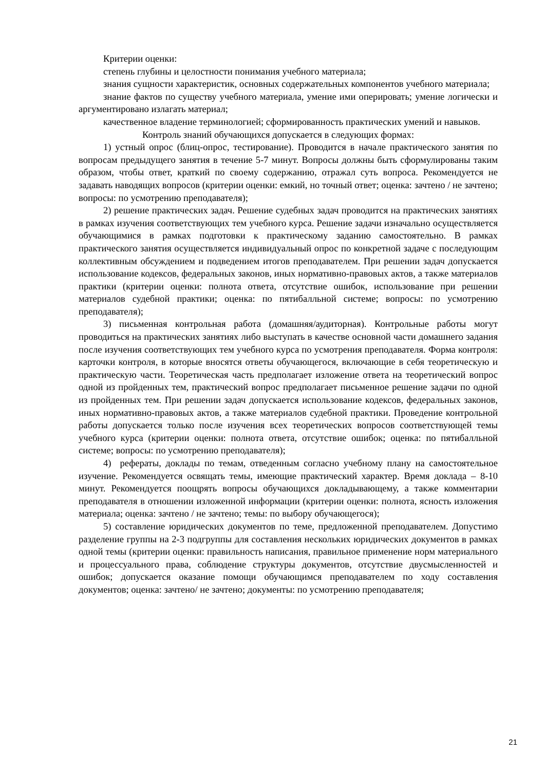Критерии оценки:
степень глубины и целостности понимания учебного материала;
знания сущности характеристик, основных содержательных компонентов учебного материала;
знание фактов по существу учебного материала, умение ими оперировать; умение логически и аргументировано излагать материал;
качественное владение терминологией; сформированность практических умений и навыков.
Контроль знаний обучающихся допускается в следующих формах:
1) устный опрос (блиц-опрос, тестирование). Проводится в начале практического занятия по вопросам предыдущего занятия в течение 5-7 минут. Вопросы должны быть сформулированы таким образом, чтобы ответ, краткий по своему содержанию, отражал суть вопроса. Рекомендуется не задавать наводящих вопросов (критерии оценки: емкий, но точный ответ; оценка: зачтено / не зачтено; вопросы: по усмотрению преподавателя);
2) решение практических задач. Решение судебных задач проводится на практических занятиях в рамках изучения соответствующих тем учебного курса. Решение задачи изначально осуществляется обучающимися в рамках подготовки к практическому заданию самостоятельно. В рамках практического занятия осуществляется индивидуальный опрос по конкретной задаче с последующим коллективным обсуждением и подведением итогов преподавателем. При решении задач допускается использование кодексов, федеральных законов, иных нормативно-правовых актов, а также материалов практики (критерии оценки: полнота ответа, отсутствие ошибок, использование при решении материалов судебной практики; оценка: по пятибалльной системе; вопросы: по усмотрению преподавателя);
3) письменная контрольная работа (домашняя/аудиторная). Контрольные работы могут проводиться на практических занятиях либо выступать в качестве основной части домашнего задания после изучения соответствующих тем учебного курса по усмотрения преподавателя. Форма контроля: карточки контроля, в которые вносятся ответы обучающегося, включающие в себя теоретическую и практическую части. Теоретическая часть предполагает изложение ответа на теоретический вопрос одной из пройденных тем, практический вопрос предполагает письменное решение задачи по одной из пройденных тем. При решении задач допускается использование кодексов, федеральных законов, иных нормативно-правовых актов, а также материалов судебной практики. Проведение контрольной работы допускается только после изучения всех теоретических вопросов соответствующей темы учебного курса (критерии оценки: полнота ответа, отсутствие ошибок; оценка: по пятибалльной системе; вопросы: по усмотрению преподавателя);
4) рефераты, доклады по темам, отведенным согласно учебному плану на самостоятельное изучение. Рекомендуется освящать темы, имеющие практический характер. Время доклада – 8-10 минут. Рекомендуется поощрять вопросы обучающихся докладывающему, а также комментарии преподавателя в отношении изложенной информации (критерии оценки: полнота, ясность изложения материала; оценка: зачтено / не зачтено; темы: по выбору обучающегося);
5) составление юридических документов по теме, предложенной преподавателем. Допустимо разделение группы на 2-3 подгруппы для составления нескольких юридических документов в рамках одной темы (критерии оценки: правильность написания, правильное применение норм материального и процессуального права, соблюдение структуры документов, отсутствие двусмысленностей и ошибок; допускается оказание помощи обучающимся преподавателем по ходу составления документов; оценка: зачтено/ не зачтено; документы: по усмотрению преподавателя;
21